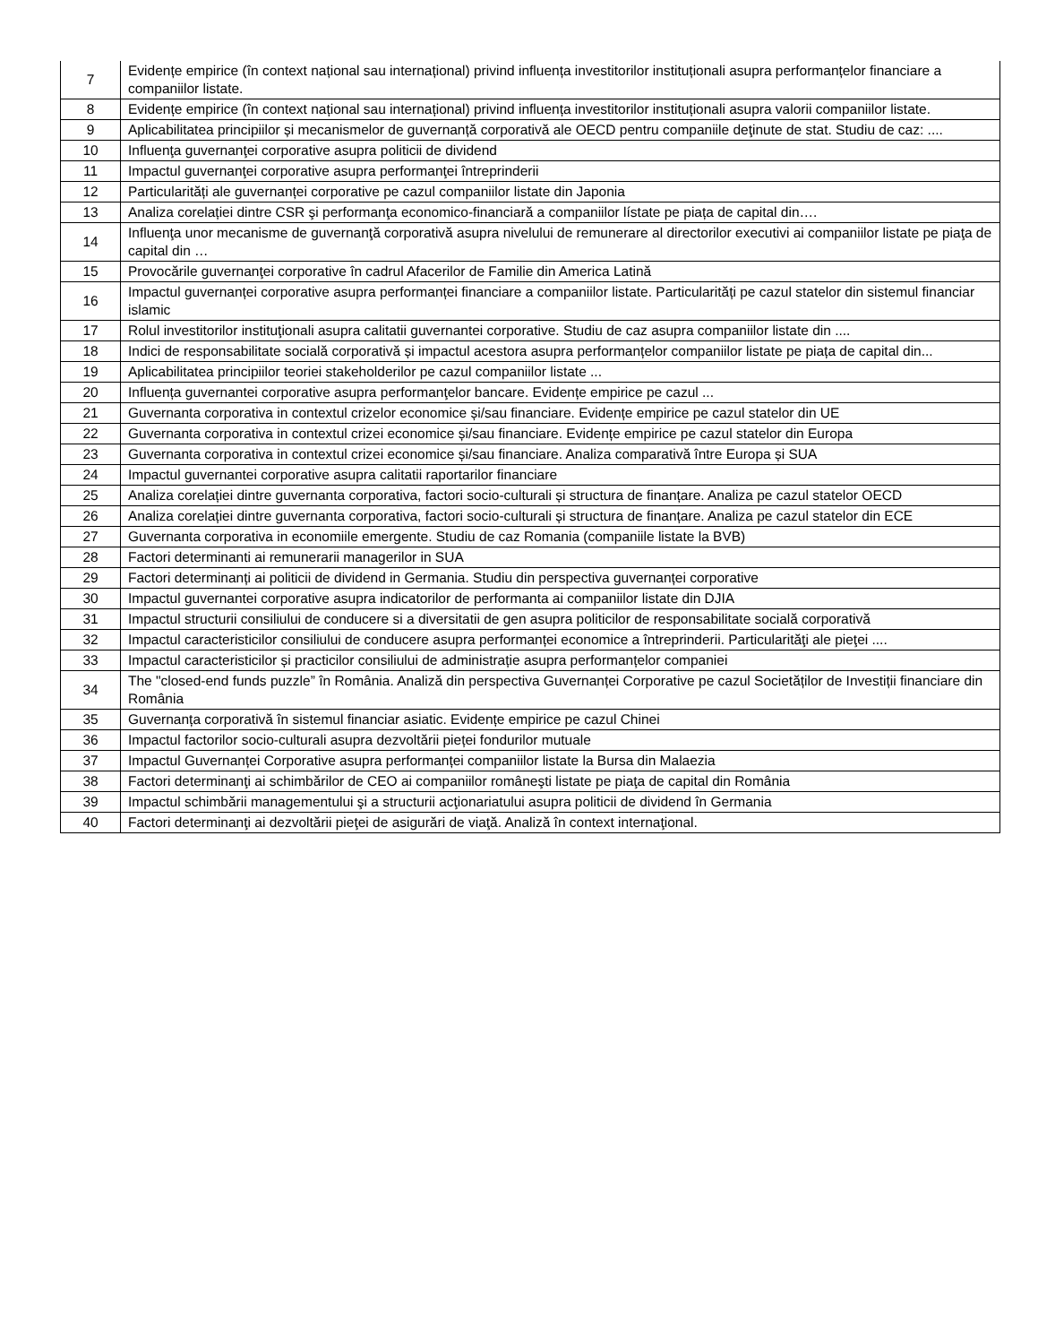| 7 | Evidențe empirice (în context național sau internațional) privind influența investitorilor instituționali asupra performanțelor financiare a companiilor listate. |
| 8 | Evidențe empirice (în context național sau internațional) privind influența investitorilor instituționali asupra valorii companiilor listate. |
| 9 | Aplicabilitatea principiilor și mecanismelor de guvernanță corporativă ale OECD pentru companiile deţinute de stat. Studiu de caz: .... |
| 10 | Influenţa guvernanţei corporative asupra politicii de dividend |
| 11 | Impactul guvernanţei corporative asupra performanţei întreprinderii |
| 12 | Particularități ale guvernanței corporative pe cazul companiilor listate din Japonia |
| 13 | Analiza corelației dintre CSR şi performanţa economico-financiară a companiilor lístate pe piața de capital din…. |
| 14 | Influenţa unor mecanisme de guvernanţă corporativă asupra nivelului de remunerare al directorilor executivi ai companiilor listate pe piaţa de capital din … |
| 15 | Provocările guvernanţei corporative în cadrul Afacerilor de Familie din America Latină |
| 16 | Impactul guvernanței corporative asupra performanței financiare a companiilor listate. Particularități pe cazul statelor din sistemul financiar islamic |
| 17 | Rolul investitorilor instituţionali asupra calitatii guvernantei corporative. Studiu de caz asupra companiilor listate din .... |
| 18 | Indici de responsabilitate socială corporativă și impactul acestora asupra performanțelor companiilor listate pe piața de capital din... |
| 19 | Aplicabilitatea principiilor teoriei stakeholderilor pe cazul companiilor listate ... |
| 20 | Influența guvernantei corporative asupra performanţelor bancare. Evidențe empirice pe cazul ... |
| 21 | Guvernanta corporativa in contextul crizelor economice și/sau financiare. Evidențe empirice pe cazul statelor din UE |
| 22 | Guvernanta corporativa in contextul crizei economice și/sau financiare. Evidențe empirice pe cazul statelor din Europa |
| 23 | Guvernanta corporativa in contextul crizei economice și/sau financiare. Analiza comparativă între Europa și SUA |
| 24 | Impactul guvernantei corporative asupra calitatii raportarilor financiare |
| 25 | Analiza corelației dintre guvernanta corporativa, factori socio-culturali și structura de finanțare. Analiza pe cazul statelor OECD |
| 26 | Analiza corelației dintre guvernanta corporativa, factori socio-culturali și structura de finanțare. Analiza pe cazul statelor din ECE |
| 27 | Guvernanta corporativa in economiile emergente. Studiu de caz Romania (companiile listate la BVB) |
| 28 | Factori determinanti ai remunerarii managerilor in SUA |
| 29 | Factori determinanți ai politicii de dividend in Germania. Studiu din perspectiva guvernanței corporative |
| 30 | Impactul guvernantei corporative asupra indicatorilor de performanta ai companiilor listate din DJIA |
| 31 | Impactul structurii consiliului de conducere si a diversitatii de gen asupra politicilor de responsabilitate socială corporativă |
| 32 | Impactul caracteristicilor consiliului de conducere asupra performanței economice a întreprinderii. Particularităţi ale pieţei .... |
| 33 | Impactul caracteristicilor și practicilor consiliului de administrație asupra performanțelor companiei |
| 34 | The "closed-end funds puzzle” în România. Analiză din perspectiva Guvernanței Corporative pe cazul Societăților de Investiții financiare din România |
| 35 | Guvernanța corporativă în sistemul financiar asiatic. Evidențe empirice pe cazul Chinei |
| 36 | Impactul factorilor socio-culturali asupra dezvoltării pieței fondurilor mutuale |
| 37 | Impactul Guvernanței Corporative asupra performanței companiilor listate la Bursa din Malaezia |
| 38 | Factori determinanţi ai schimbărilor de CEO ai companiilor româneşti listate pe piaţa de capital din România |
| 39 | Impactul schimbării managementului şi a structurii acţionariatului asupra politicii de dividend în Germania |
| 40 | Factori determinanţi ai dezvoltării pieţei de asigurări de viaţă. Analiză în context internaţional. |